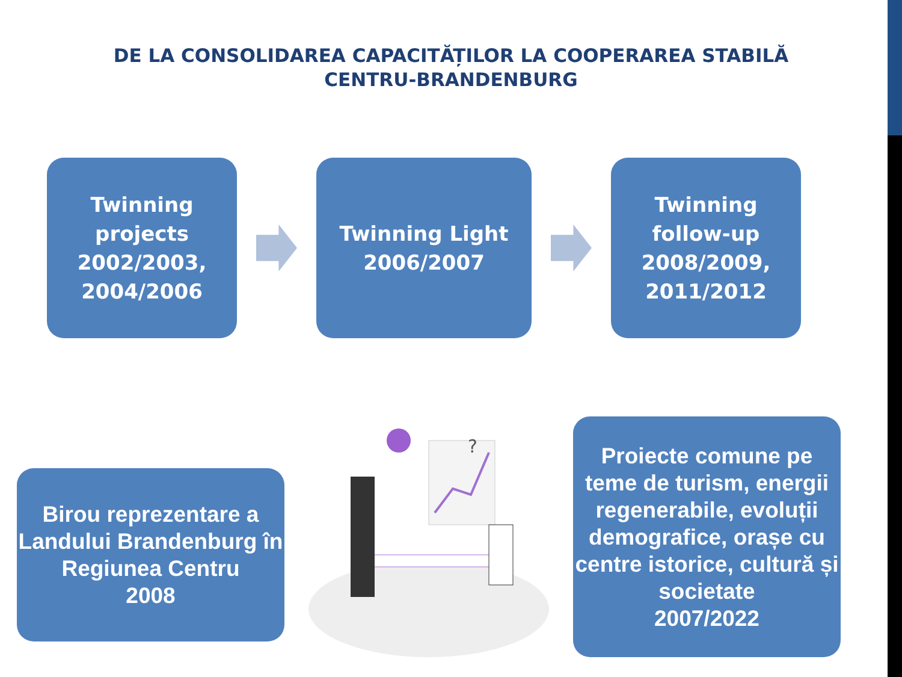DE LA CONSOLIDAREA CAPACITĂȚILOR LA COOPERAREA STABILĂ CENTRU-BRANDENBURG
Twinning
projects
2002/2003,
2004/2006
Twinning Light
2006/2007
Twinning
follow-up
2008/2009,
2011/2012
Birou reprezentare a Landului Brandenburg în Regiunea Centru
2008
?
Proiecte comune pe teme de turism, energii regenerabile, evoluții demografice, orașe cu centre istorice, cultură și societate
2007/2022